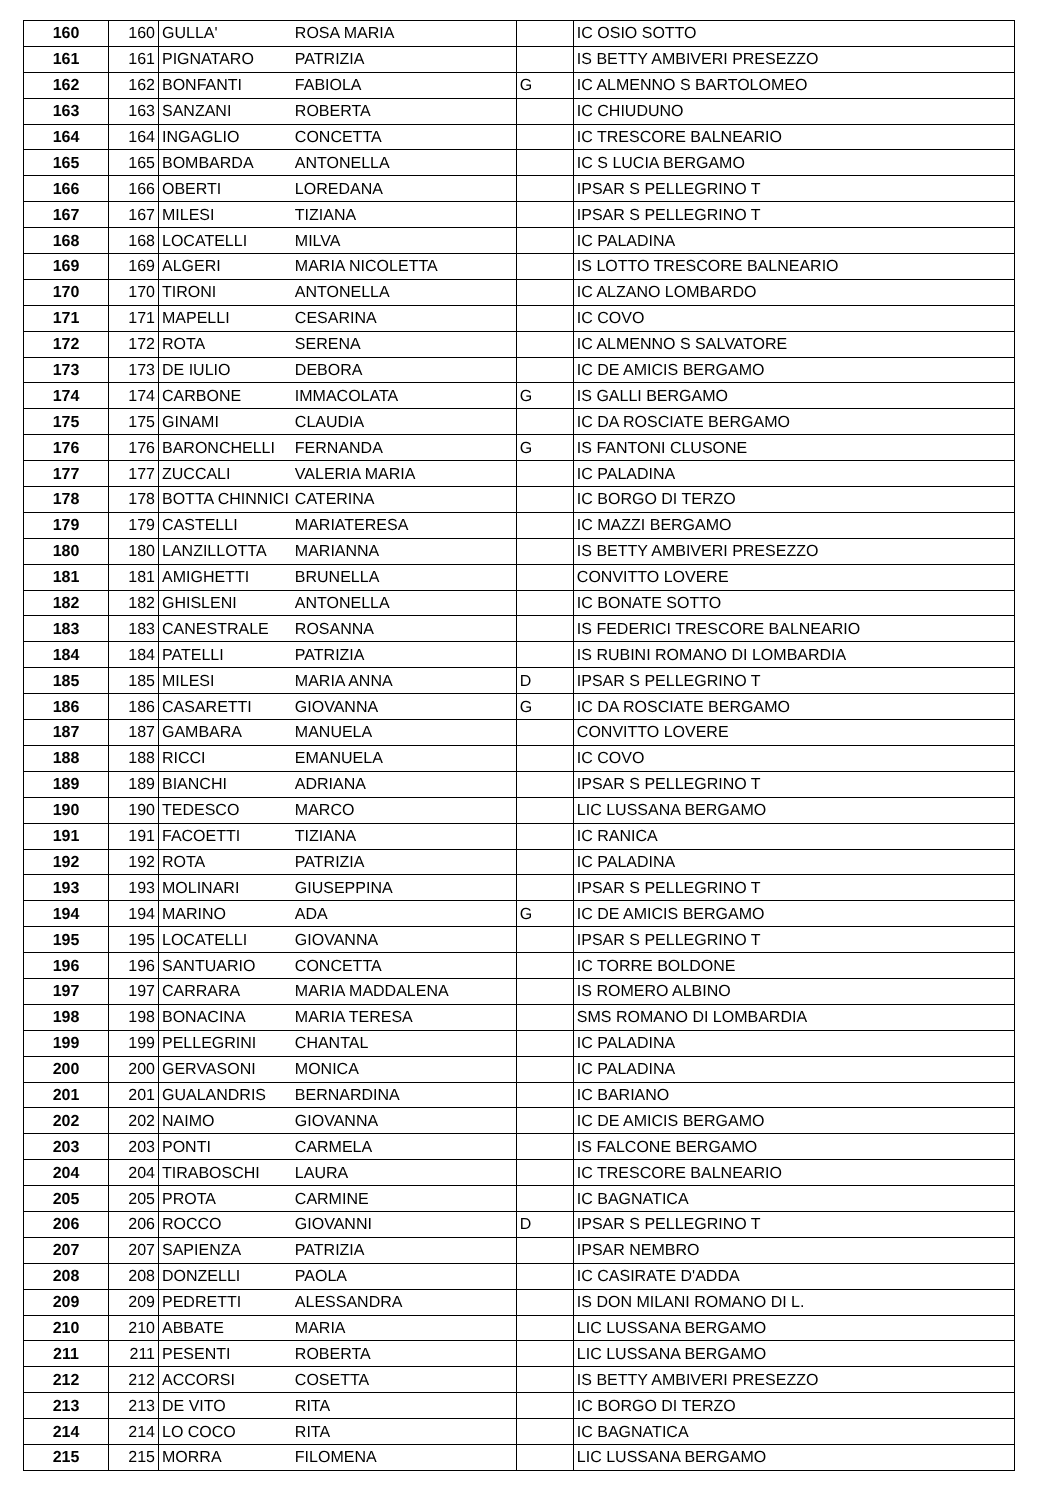| 160 | 160 | GULLA' | ROSA MARIA | | IC OSIO SOTTO |
| 161 | 161 | PIGNATARO | PATRIZIA | | IS BETTY AMBIVERI PRESEZZO |
| 162 | 162 | BONFANTI | FABIOLA | G | IC ALMENNO S BARTOLOMEO |
| 163 | 163 | SANZANI | ROBERTA | | IC CHIUDUNO |
| 164 | 164 | INGAGLIO | CONCETTA | | IC TRESCORE BALNEARIO |
| 165 | 165 | BOMBARDA | ANTONELLA | | IC S LUCIA BERGAMO |
| 166 | 166 | OBERTI | LOREDANA | | IPSAR S PELLEGRINO T |
| 167 | 167 | MILESI | TIZIANA | | IPSAR S PELLEGRINO T |
| 168 | 168 | LOCATELLI | MILVA | | IC PALADINA |
| 169 | 169 | ALGERI | MARIA NICOLETTA | | IS LOTTO TRESCORE BALNEARIO |
| 170 | 170 | TIRONI | ANTONELLA | | IC ALZANO LOMBARDO |
| 171 | 171 | MAPELLI | CESARINA | | IC COVO |
| 172 | 172 | ROTA | SERENA | | IC ALMENNO S SALVATORE |
| 173 | 173 | DE IULIO | DEBORA | | IC DE AMICIS BERGAMO |
| 174 | 174 | CARBONE | IMMACOLATA | G | IS GALLI BERGAMO |
| 175 | 175 | GINAMI | CLAUDIA | | IC DA ROSCIATE BERGAMO |
| 176 | 176 | BARONCHELLI | FERNANDA | G | IS FANTONI CLUSONE |
| 177 | 177 | ZUCCALI | VALERIA MARIA | | IC PALADINA |
| 178 | 178 | BOTTA CHINNICI | CATERINA | | IC BORGO DI TERZO |
| 179 | 179 | CASTELLI | MARIATERESA | | IC MAZZI BERGAMO |
| 180 | 180 | LANZILLOTTA | MARIANNA | | IS BETTY AMBIVERI PRESEZZO |
| 181 | 181 | AMIGHETTI | BRUNELLA | | CONVITTO LOVERE |
| 182 | 182 | GHISLENI | ANTONELLA | | IC BONATE SOTTO |
| 183 | 183 | CANESTRALE | ROSANNA | | IS FEDERICI TRESCORE BALNEARIO |
| 184 | 184 | PATELLI | PATRIZIA | | IS RUBINI ROMANO DI LOMBARDIA |
| 185 | 185 | MILESI | MARIA ANNA | D | IPSAR S PELLEGRINO T |
| 186 | 186 | CASARETTI | GIOVANNA | G | IC DA ROSCIATE BERGAMO |
| 187 | 187 | GAMBARA | MANUELA | | CONVITTO LOVERE |
| 188 | 188 | RICCI | EMANUELA | | IC COVO |
| 189 | 189 | BIANCHI | ADRIANA | | IPSAR S PELLEGRINO T |
| 190 | 190 | TEDESCO | MARCO | | LIC LUSSANA BERGAMO |
| 191 | 191 | FACOETTI | TIZIANA | | IC RANICA |
| 192 | 192 | ROTA | PATRIZIA | | IC PALADINA |
| 193 | 193 | MOLINARI | GIUSEPPINA | | IPSAR S PELLEGRINO T |
| 194 | 194 | MARINO | ADA | G | IC DE AMICIS BERGAMO |
| 195 | 195 | LOCATELLI | GIOVANNA | | IPSAR S PELLEGRINO T |
| 196 | 196 | SANTUARIO | CONCETTA | | IC TORRE BOLDONE |
| 197 | 197 | CARRARA | MARIA MADDALENA | | IS ROMERO ALBINO |
| 198 | 198 | BONACINA | MARIA TERESA | | SMS ROMANO DI LOMBARDIA |
| 199 | 199 | PELLEGRINI | CHANTAL | | IC PALADINA |
| 200 | 200 | GERVASONI | MONICA | | IC PALADINA |
| 201 | 201 | GUALANDRIS | BERNARDINA | | IC BARIANO |
| 202 | 202 | NAIMO | GIOVANNA | | IC DE AMICIS BERGAMO |
| 203 | 203 | PONTI | CARMELA | | IS FALCONE BERGAMO |
| 204 | 204 | TIRABOSCHI | LAURA | | IC TRESCORE BALNEARIO |
| 205 | 205 | PROTA | CARMINE | | IC BAGNATICA |
| 206 | 206 | ROCCO | GIOVANNI | D | IPSAR S PELLEGRINO T |
| 207 | 207 | SAPIENZA | PATRIZIA | | IPSAR NEMBRO |
| 208 | 208 | DONZELLI | PAOLA | | IC CASIRATE D'ADDA |
| 209 | 209 | PEDRETTI | ALESSANDRA | | IS DON MILANI ROMANO DI L. |
| 210 | 210 | ABBATE | MARIA | | LIC LUSSANA BERGAMO |
| 211 | 211 | PESENTI | ROBERTA | | LIC LUSSANA BERGAMO |
| 212 | 212 | ACCORSI | COSETTA | | IS BETTY AMBIVERI PRESEZZO |
| 213 | 213 | DE VITO | RITA | | IC BORGO DI TERZO |
| 214 | 214 | LO COCO | RITA | | IC BAGNATICA |
| 215 | 215 | MORRA | FILOMENA | | LIC LUSSANA BERGAMO |